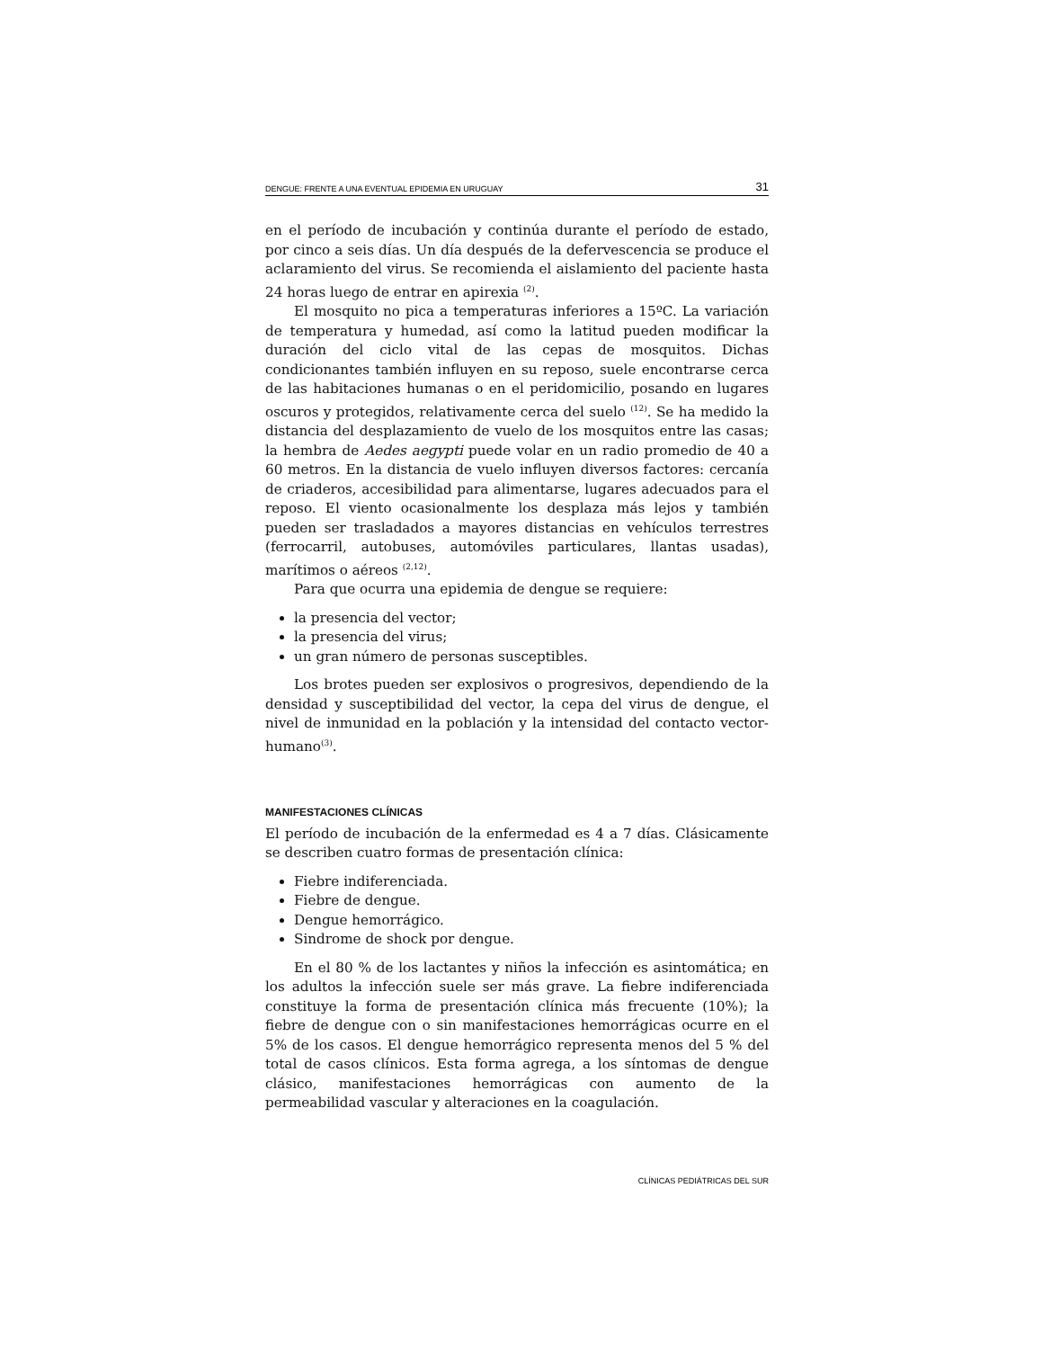DENGUE: FRENTE A UNA EVENTUAL EPIDEMIA EN URUGUAY 31
en el período de incubación y continúa durante el período de estado, por cinco a seis días. Un día después de la defervescencia se produce el aclaramiento del virus. Se recomienda el aislamiento del paciente hasta 24 horas luego de entrar en apirexia <sup>(2)</sup>.
El mosquito no pica a temperaturas inferiores a 15ºC. La variación de temperatura y humedad, así como la latitud pueden modificar la duración del ciclo vital de las cepas de mosquitos. Dichas condicionantes también influyen en su reposo, suele encontrarse cerca de las habitaciones humanas o en el peridomicilio, posando en lugares oscuros y protegidos, relativamente cerca del suelo <sup>(12)</sup>. Se ha medido la distancia del desplazamiento de vuelo de los mosquitos entre las casas; la hembra de Aedes aegypti puede volar en un radio promedio de 40 a 60 metros. En la distancia de vuelo influyen diversos factores: cercanía de criaderos, accesibilidad para alimentarse, lugares adecuados para el reposo. El viento ocasionalmente los desplaza más lejos y también pueden ser trasladados a mayores distancias en vehículos terrestres (ferrocarril, autobuses, automóviles particulares, llantas usadas), marítimos o aéreos <sup>(2,12)</sup>.
Para que ocurra una epidemia de dengue se requiere:
la presencia del vector;
la presencia del virus;
un gran número de personas susceptibles.
Los brotes pueden ser explosivos o progresivos, dependiendo de la densidad y susceptibilidad del vector, la cepa del virus de dengue, el nivel de inmunidad en la población y la intensidad del contacto vector-humano<sup>(3)</sup>.
MANIFESTACIONES CLÍNICAS
El período de incubación de la enfermedad es 4 a 7 días. Clásicamente se describen cuatro formas de presentación clínica:
Fiebre indiferenciada.
Fiebre de dengue.
Dengue hemorrágico.
Sindrome de shock por dengue.
En el 80 % de los lactantes y niños la infección es asintomática; en los adultos la infección suele ser más grave. La fiebre indiferenciada constituye la forma de presentación clínica más frecuente (10%); la fiebre de dengue con o sin manifestaciones hemorrágicas ocurre en el 5% de los casos. El dengue hemorrágico representa menos del 5 % del total de casos clínicos. Esta forma agrega, a los síntomas de dengue clásico, manifestaciones hemorrágicas con aumento de la permeabilidad vascular y alteraciones en la coagulación.
CLÍNICAS PEDIÁTRICAS DEL SUR